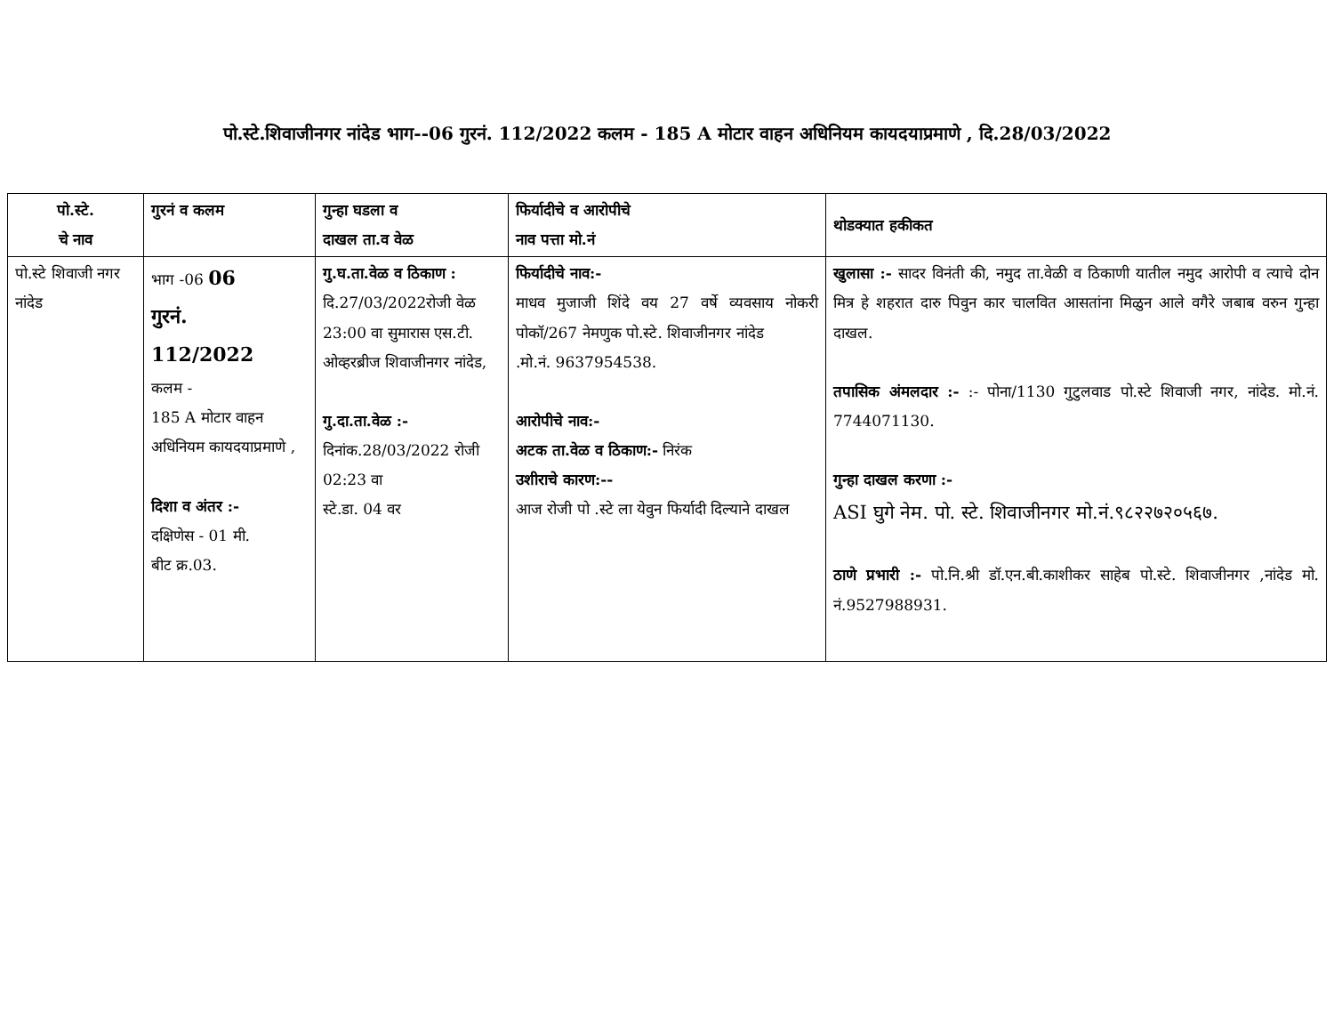पो.स्टे.शिवाजीनगर नांदेड भाग--06 गुरनं. 112/2022 कलम - 185 A मोटार वाहन अधिनियम कायदयाप्रमाणे , दि.28/03/2022
| पो.स्टे. चे नाव | गुरनं व कलम | गुन्हा घडला व दाखल ता.व वेळ | फिर्यादीचे व आरोपीचे नाव पत्ता मो.नं | थोडक्यात हकीकत |
| --- | --- | --- | --- | --- |
| पो.स्टे शिवाजी नगर नांदेड | भाग -06 06 गुरनं. 112/2022 कलम - 185 A मोटार वाहन अधिनियम कायदयाप्रमाणे , दिशा व अंतर :- दक्षिणेस - 01 मी. बीट क्र.03. | गु.घ.ता.वेळ व ठिकाण : दि.27/03/2022रोजी वेळ 23:00 वा सुमारास एस.टी. ओव्हरब्रीज शिवाजीनगर नांदेड, गु.दा.ता.वेळ :- दिनांक.28/03/2022 रोजी 02:23 वा स्टे.डा. 04 वर | फिर्यादीचे नाव:- माधव मुजाजी शिंदे वय 27 वर्षे व्यवसाय नोकरी पोकॉ/267 नेमणुक पो.स्टे. शिवाजीनगर नांदेड .मो.नं. 9637954538. आरोपीचे नाव:- अटक ता.वेळ व ठिकाण:- निरंक उशीराचे कारण:-- आज रोजी पो .स्टे ला येवुन फिर्यादी दिल्याने दाखल | खुलासा :- सादर विनंती की, नमुद ता.वेळी व ठिकाणी यातील नमुद आरोपी व त्याचे दोन मित्र हे शहरात दारु पिवुन कार चालवित आसतांना मिळुन आले वगैरे जबाब वरुन गुन्हा दाखल. तपासिक अंमलदार :- :- पोना/1130 गुटुलवाड पो.स्टे शिवाजी नगर, नांदेड. मो.नं. 7744071130. गुन्हा दाखल करणा :- ASI घुगे नेम. पो. स्टे. शिवाजीनगर मो.नं.९८२२७२०५६७. ठाणे प्रभारी :- पो.नि.श्री डॉ.एन.बी.काशीकर साहेब पो.स्टे. शिवाजीनगर ,नांदेड मो. नं.9527988931. |